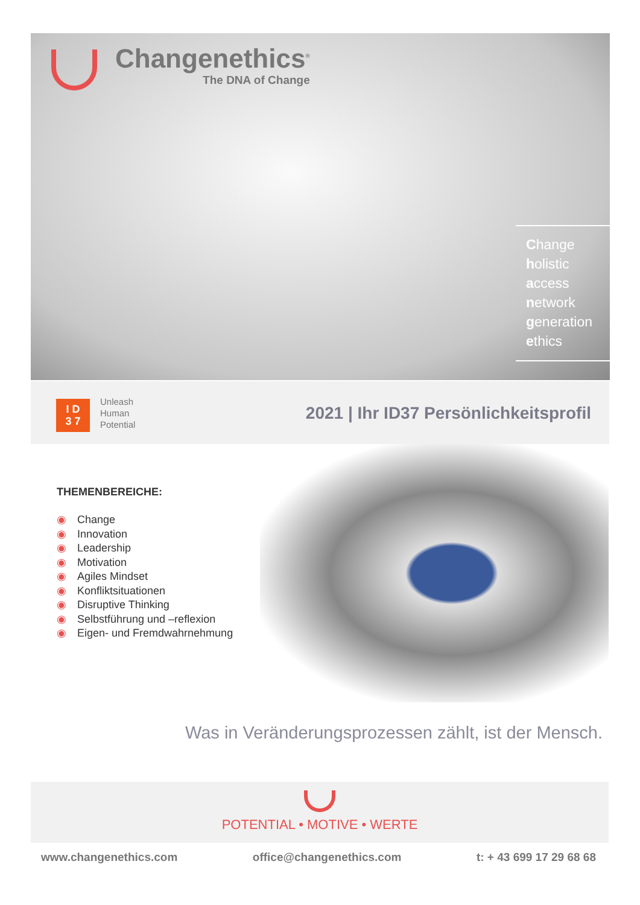Changenethics<sup>®</sup>
The DNA of Change
Change
holistic
access
network
generation
ethics
I D
3 7
Unleash
Human
Potential
2021 | Ihr ID37 Persönlichkeitsprofil
THEMENBEREICHE:
◉ Change
◉ Innovation
◉ Leadership
◉ Motivation
◉ Agiles Mindset
◉ Konfliktsituationen
◉ Disruptive Thinking
◉ Selbstführung und –reflexion
◉ Eigen- und Fremdwahrnehmung
Was in Veränderungsprozessen zählt, ist der Mensch.
POTENTIAL • MOTIVE • WERTE
www.changenethics.com office@changenethics.com t: + 43 699 17 29 68 68